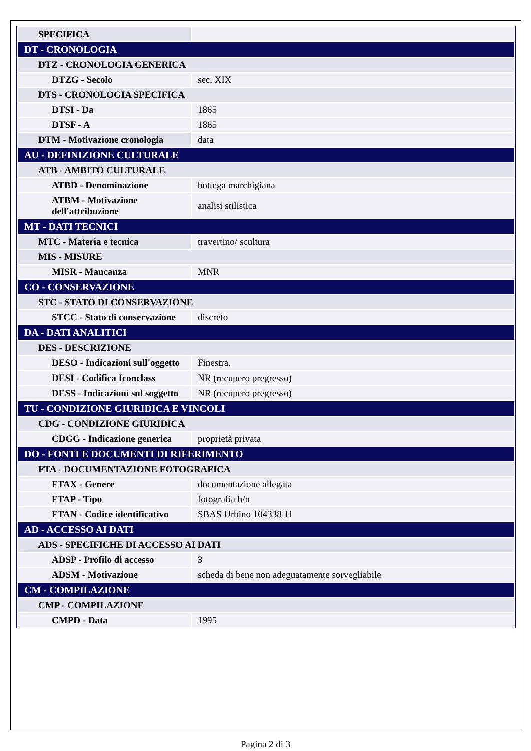| SPECIFICA | |
| DT - CRONOLOGIA | |
| DTZ - CRONOLOGIA GENERICA | |
| DTZG - Secolo | sec. XIX |
| DTS - CRONOLOGIA SPECIFICA | |
| DTSI - Da | 1865 |
| DTSF - A | 1865 |
| DTM - Motivazione cronologia | data |
| AU - DEFINIZIONE CULTURALE | |
| ATB - AMBITO CULTURALE | |
| ATBD - Denominazione | bottega marchigiana |
| ATBM - Motivazione dell'attribuzione | analisi stilistica |
| MT - DATI TECNICI | |
| MTC - Materia e tecnica | travertino/ scultura |
| MIS - MISURE | |
| MISR - Mancanza | MNR |
| CO - CONSERVAZIONE | |
| STC - STATO DI CONSERVAZIONE | |
| STCC - Stato di conservazione | discreto |
| DA - DATI ANALITICI | |
| DES - DESCRIZIONE | |
| DESO - Indicazioni sull'oggetto | Finestra. |
| DESI - Codifica Iconclass | NR (recupero pregresso) |
| DESS - Indicazioni sul soggetto | NR (recupero pregresso) |
| TU - CONDIZIONE GIURIDICA E VINCOLI | |
| CDG - CONDIZIONE GIURIDICA | |
| CDGG - Indicazione generica | proprietà privata |
| DO - FONTI E DOCUMENTI DI RIFERIMENTO | |
| FTA - DOCUMENTAZIONE FOTOGRAFICA | |
| FTAX - Genere | documentazione allegata |
| FTAP - Tipo | fotografia b/n |
| FTAN - Codice identificativo | SBAS Urbino 104338-H |
| AD - ACCESSO AI DATI | |
| ADS - SPECIFICHE DI ACCESSO AI DATI | |
| ADSP - Profilo di accesso | 3 |
| ADSM - Motivazione | scheda di bene non adeguatamente sorvegliabile |
| CM - COMPILAZIONE | |
| CMP - COMPILAZIONE | |
| CMPD - Data | 1995 |
Pagina 2 di 3